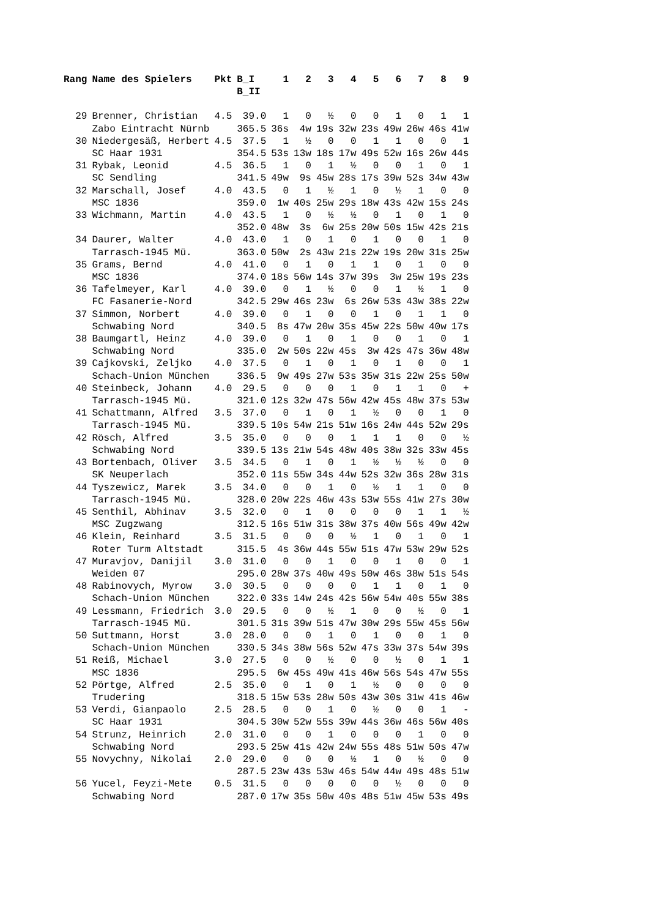| Rang | Name des Spielers | Pkt | B_I B_II | 1 | 2 | 3 | 4 | 5 | 6 | 7 | 8 | 9 |
| --- | --- | --- | --- | --- | --- | --- | --- | --- | --- | --- | --- | --- |
| 29 | Brenner, Christian | 4.5 | 39.0 | 1 | 0 | ½ | 0 | 0 | 1 | 0 | 1 | 1 |
| | Zabo Eintracht Nürnb | | 365.5 | 36s | 4w | 19s | 32w | 23s | 49w | 26w | 46s | 41w |
| 30 | Niedergesäß, Herbert | 4.5 | 37.5 | 1 | ½ | 0 | 0 | 1 | 1 | 0 | 0 | 1 |
| | SC Haar 1931 | | 354.5 | 53s | 13w | 18s | 17w | 49s | 52w | 16s | 26w | 44s |
| 31 | Rybak, Leonid | 4.5 | 36.5 | 1 | 0 | 1 | ½ | 0 | 0 | 1 | 0 | 1 |
| | SC Sendling | | 341.5 | 49w | 9s | 45w | 28s | 17s | 39w | 52s | 34w | 43w |
| 32 | Marschall, Josef | 4.0 | 43.5 | 0 | 1 | ½ | 1 | 0 | ½ | 1 | 0 | 0 |
| | MSC 1836 | | 359.0 | 1w | 40s | 25w | 29s | 18w | 43s | 42w | 15s | 24s |
| 33 | Wichmann, Martin | 4.0 | 43.5 | 1 | 0 | ½ | ½ | 0 | 1 | 0 | 1 | 0 |
| | | | 352.0 | 48w | 3s | 6w | 25s | 20w | 50s | 15w | 42s | 21s |
| 34 | Daurer, Walter | 4.0 | 43.0 | 1 | 0 | 1 | 0 | 1 | 0 | 0 | 1 | 0 |
| | Tarrasch-1945 Mü. | | 363.0 | 50w | 2s | 43w | 21s | 22w | 19s | 20w | 31s | 25w |
| 35 | Grams, Bernd | 4.0 | 41.0 | 0 | 1 | 0 | 1 | 1 | 0 | 1 | 0 | 0 |
| | MSC 1836 | | 374.0 | 18s | 56w | 14s | 37w | 39s | 3w | 25w | 19s | 23s |
| 36 | Tafelmeyer, Karl | 4.0 | 39.0 | 0 | 1 | ½ | 0 | 0 | 1 | ½ | 1 | 0 |
| | FC Fasanerie-Nord | | 342.5 | 29w | 46s | 23w | 6s | 26w | 53s | 43w | 38s | 22w |
| 37 | Simmon, Norbert | 4.0 | 39.0 | 0 | 1 | 0 | 0 | 1 | 0 | 1 | 1 | 0 |
| | Schwabing Nord | | 340.5 | 8s | 47w | 20w | 35s | 45w | 22s | 50w | 40w | 17s |
| 38 | Baumgartl, Heinz | 4.0 | 39.0 | 0 | 1 | 0 | 1 | 0 | 0 | 1 | 0 | 1 |
| | Schwabing Nord | | 335.0 | 2w | 50s | 22w | 45s | 3w | 42s | 47s | 36w | 48w |
| 39 | Cajkovski, Zeljko | 4.0 | 37.5 | 0 | 1 | 0 | 1 | 0 | 1 | 0 | 0 | 1 |
| | Schach-Union München | | 336.5 | 9w | 49s | 27w | 53s | 35w | 31s | 22w | 25s | 50w |
| 40 | Steinbeck, Johann | 4.0 | 29.5 | 0 | 0 | 0 | 1 | 0 | 1 | 1 | 0 | + |
| | Tarrasch-1945 Mü. | | 321.0 | 12s | 32w | 47s | 56w | 42w | 45s | 48w | 37s | 53w |
| 41 | Schattmann, Alfred | 3.5 | 37.0 | 0 | 1 | 0 | 1 | ½ | 0 | 0 | 1 | 0 |
| | Tarrasch-1945 Mü. | | 339.5 | 10s | 54w | 21s | 51w | 16s | 24w | 44s | 52w | 29s |
| 42 | Rösch, Alfred | 3.5 | 35.0 | 0 | 0 | 0 | 1 | 1 | 1 | 0 | 0 | ½ |
| | Schwabing Nord | | 339.5 | 13s | 21w | 54s | 48w | 40s | 38w | 32s | 33w | 45s |
| 43 | Bortenbach, Oliver | 3.5 | 34.5 | 0 | 1 | 0 | 1 | ½ | ½ | ½ | 0 | 0 |
| | SK Neuperlach | | 352.0 | 11s | 55w | 34s | 44w | 52s | 32w | 36s | 28w | 31s |
| 44 | Tyszewicz, Marek | 3.5 | 34.0 | 0 | 0 | 1 | 0 | ½ | 1 | 1 | 0 | 0 |
| | Tarrasch-1945 Mü. | | 328.0 | 20w | 22s | 46w | 43s | 53w | 55s | 41w | 27s | 30w |
| 45 | Senthil, Abhinav | 3.5 | 32.0 | 0 | 1 | 0 | 0 | 0 | 0 | 1 | 1 | ½ |
| | MSC Zugzwang | | 312.5 | 16s | 51w | 31s | 38w | 37s | 40w | 56s | 49w | 42w |
| 46 | Klein, Reinhard | 3.5 | 31.5 | 0 | 0 | 0 | ½ | 1 | 0 | 1 | 0 | 1 |
| | Roter Turm Altstadt | | 315.5 | 4s | 36w | 44s | 55w | 51s | 47w | 53w | 29w | 52s |
| 47 | Muravjov, Danijil | 3.0 | 31.0 | 0 | 0 | 1 | 0 | 0 | 1 | 0 | 0 | 1 |
| | Weiden 07 | | 295.0 | 28w | 37s | 40w | 49s | 50w | 46s | 38w | 51s | 54s |
| 48 | Rabinovych, Myrow | 3.0 | 30.5 | 0 | 0 | 0 | 0 | 1 | 1 | 0 | 1 | 0 |
| | Schach-Union München | | 322.0 | 33s | 14w | 24s | 42s | 56w | 54w | 40s | 55w | 38s |
| 49 | Lessmann, Friedrich | 3.0 | 29.5 | 0 | 0 | ½ | 1 | 0 | 0 | ½ | 0 | 1 |
| | Tarrasch-1945 Mü. | | 301.5 | 31s | 39w | 51s | 47w | 30w | 29s | 55w | 45s | 56w |
| 50 | Suttmann, Horst | 3.0 | 28.0 | 0 | 0 | 1 | 0 | 1 | 0 | 0 | 1 | 0 |
| | Schach-Union München | | 330.5 | 34s | 38w | 56s | 52w | 47s | 33w | 37s | 54w | 39s |
| 51 | Reiß, Michael | 3.0 | 27.5 | 0 | 0 | ½ | 0 | 0 | ½ | 0 | 1 | 1 |
| | MSC 1836 | | 295.5 | 6w | 45s | 49w | 41s | 46w | 56s | 54s | 47w | 55s |
| 52 | Pörtge, Alfred | 2.5 | 35.0 | 0 | 1 | 0 | 1 | ½ | 0 | 0 | 0 | 0 |
| | Trudering | | 318.5 | 15w | 53s | 28w | 50s | 43w | 30s | 31w | 41s | 46w |
| 53 | Verdi, Gianpaolo | 2.5 | 28.5 | 0 | 0 | 1 | 0 | ½ | 0 | 0 | 1 | - |
| | SC Haar 1931 | | 304.5 | 30w | 52w | 55s | 39w | 44s | 36w | 46s | 56w | 40s |
| 54 | Strunz, Heinrich | 2.0 | 31.0 | 0 | 0 | 1 | 0 | 0 | 0 | 1 | 0 | 0 |
| | Schwabing Nord | | 293.5 | 25w | 41s | 42w | 24w | 55s | 48s | 51w | 50s | 47w |
| 55 | Novychny, Nikolai | 2.0 | 29.0 | 0 | 0 | 0 | ½ | 1 | 0 | ½ | 0 | 0 |
| | | | 287.5 | 23w | 43s | 53w | 46s | 54w | 44w | 49s | 48s | 51w |
| 56 | Yucel, Feyzi-Mete | 0.5 | 31.5 | 0 | 0 | 0 | 0 | 0 | ½ | 0 | 0 | 0 |
| | Schwabing Nord | | 287.0 | 17w | 35s | 50w | 40s | 48s | 51w | 45w | 53s | 49s |